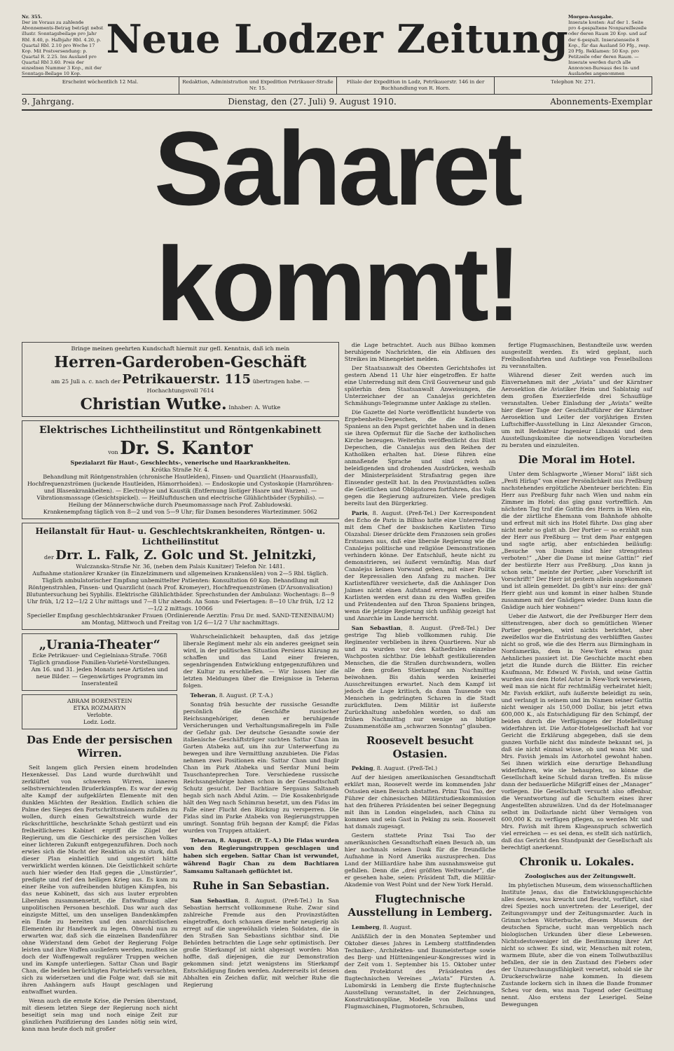Nr. 355.
Der im Voraus zu zahlende Abonnements-Betrag beträgt nebst illustr. Sonntagsbeilage pro Jahr Rbl. 8.40, p. Halbjahr Rbl. 4.20, p. Quartal Rbl. 2.10 pro Woche 17 Kop. Mit Postversendung: p. Quartal R. 2.25. Ins Ausland pro Quartal Rbl 3.60. Preis der einzelnen Nummer 3 Kop., mit der Sonntags-Beilage 10 Kop.
Neue Lodzer Zeitung
Morgen-Ausgabe.
Inserate kosten: Auf der 1. Seite pro 4-gespaltene Nonpareillezeile oder deren Raum 20 Kop. und auf der 6-gespalt. Inseratenseite 8 Kop., für das Ausland 50 Pfg., resp. 20 Pfg. Reklamen: 50 Kop. pro Petitzeile oder deren Raum. — Inserate werden durch alle Annoncen-Bureaus des In- und Auslandes angenommen
Erscheint wöchentlich 12 Mal. Redaktion, Administration und Expedition Petrikauer-Straße Nr. 15.
Filiale der Expedition in Lodz, Petrikauerstr. 146 in der Buchhandlung von R. Horn.
Telephon Nr. 271.
9. Jahrgang. Dienstag, den (27. Juli) 9. August 1910. Abonnements-Exemplar
Saharet kommt!
Bringe meinen geehrten Kundschaft hiermit zur gefl. Kenntnis, daß ich mein
Herren-Garderoben-Geschäft
am 25 Juli a. c. nach der Petrikauerstr. 115 übertragen habe. —
Hochachtungsvoll 7614
Christian Wutke. Inhaber: A. Wutke
Elektrisches Lichtheilinstitut und Röntgenkabinett
von Dr. S. Kantor
Spezialarzt für Haut-, Geschlechts-, venerische und Haarkrankheiten.
Krótka Straße Nr. 4.
Behandlung mit Röntgenstrahlen (chronische Hautleiden), Finsen- und Quarzlicht (Haarausfall), Hochfrequenzströmen (juckende Hautleiden, Hämorrhoiden). — Endoskopie und Cystoskopie (Harnröhren- und Blasenkrankheiten). — Electrolyse und Kaustik (Entfernung lästiger Haare und Warzen). — Vibrationsmassage (Gesichtspickel). — Heißluftduschen und electrische Glühlichtbäder (Syphilis). — Heilung der Männerschwäche durch Pneumomassage nach Prof. Zabludowski.
Krankenempfang täglich von 8—2 und von 5—9 Uhr; für Damen besonderes Wartezimmer. 5062
Heilanstalt für Haut- u. Geschlechtskrankheiten, Röntgen- u. Lichtheilinstitut
der Drr. L. Falk, Z. Golc und St. Jelnitzki,
Wulczanska-Straße Nr. 36, (neben dem Palais Kunitzer) Telefon Nr. 1481.
Aufnahme stationärer Kranker (in Einzelzimmern und allgemeinen Krankensälen) von 2—5 Rbl. täglich. Täglich ambulatorischer Empfang unbemittelter Patienten: Konsultation 60 Kop. Behandlung mit Röntgenstrahlen, Finsen- und Quarzlicht (nach Prof. Kromeyer), Hochfrequenzströmen (D'Arsonvalisation) Blutuntersuchung bei Syphilis. Elektrische Glühlichtbäder. Sprechstunden der Ambulanz: Wochentags: 8—9 Uhr früh, 1/2 12—1/2 2 Uhr mittags und 7—8 Uhr abends. An Sonn- und Feiertagen: 8—10 Uhr früh, 1/2 12—1/2 2 mittags. 10066
Specieller Empfang geschlechtskranker Frauen (Ordinierende Aerztin: Frau Dr. med. SAND-TENENBAUM) am Montag, Mittwoch und Freitag von 1/2 6—1/2 7 Uhr nachmittags.
„Urania-Theater“
Ecke Petrikauer- und Cegielniana-Straße. 7068
Täglich grandiose Familien-Varieté-Vorstellungen. Am 16. und 31. jeden Monats neue Artisten und neue Bilder. — Gegenwärtiges Programm im Inseratenteil
ABRAM BORENSTEIN
ETKA ROZMARYN
Verlobte.
Lodz. Lodz.
Das Ende der persischen Wirren.
Seit langem glich Persien einem brodelnden Hexenkessel. Das Land wurde durchwühlt und zerklüftet von schweren Wirren, inneren selbstvernichtenden Bruderkämpfen. Es war der ewig alte Kampf der aufgeklärten Elemente mit den dunklen Mächten der Reaktion. Endlich schien die Palme des Sieges den Fortschrittsmännern zufallen zu wollen, durch einen Gewaltstreich wurde der rückschrittliche, beschränkte Schah gestürzt und ein freiheitlicheres Kabinet ergriff die Zügel der Regierung, um die Geschicke des persischen Volkes einer lichteren Zukunft entgegenzuführen. Doch noch erwies sich die Macht der Reaktion als zu stark, daß dieser Plan einheitlich und ungestört hätte verwirklicht werden können. Die Geistlichkeit schürte auch hier wieder den Haß gegen die „Umstürzler“, predigte und rief den heiligen Krieg aus. Es kam zu einer Reihe von aufreibenden blutigen Kämpfen, bis das neue Kabinett, das sich aus lauter erprobten Liberalen zusammensetzt, die Entwaffnung aller unpolitischen Personen beschloß. Das war auch das einzigste Mittel, um den unseligen Bandenkämpfen ein Ende zu bereiten und den anarchistischen Elementen ihr Handwerk zu legen. Obwohl nun zu erwarten war, daß sich die einzelnen Bandenführer ohne Widerstand dem Gebot der Regierung Folge leisten und ihre Waffen ausliefern werden, mußten sie doch der Waffengewalt regulärer Truppen weichen und im Kampfe unterliegen. Sattar Chan und Bagir Chan, die beiden berüchtigten Parteichefs versuchten, sich zu widersetzen und die Folge war, daß sie mit ihren Anhängern aufs Haupt geschlagen und entwaffnet wurden.
Wenn auch die ernste Krise, die Persien überstand, mit diesem letzten Siege der Regierung noch nicht beseitigt sein mag und noch einige Zeit zur gänzlichen Pazifizierung des Landes nötig sein wird, kann man heute doch mit großer
Wahrscheinlichkeit behaupten, daß das jetzige liberale Regiment mehr als ein anderes geeignet sein wird, in der politischen Situation Persiens Klärung zu schaffen und das Land einer freieren, segenbringenden Entwicklung entgegenzuführen und der Kultur zu erschließen. — Wir lassen hier die letzten Meldungen über die Ereignisse in Teheran folgen.
Teheran, 8. August. (P. T.-A.)
Sonntag früh besuchte der russische Gesandte persönlich die Geschäfte russischer Reichsangehöriger, denen er beruhigende Versicherungen und Verhaltungsmaßregeln im Falle der Gefahr gab. Der deutsche Gesandte sowie der italienische Geschäftsträger suchten Sattar Chan im Garten Atabeka auf, um ihn zur Unterwerfung zu bewegen und ihre Vermittlung anzubieten. Die Fidas nehmen zwei Positionen ein: Sattar Chan und Bagir Chan im Park Atabeka und Serdar Muni beim Tauschanteprechen Tore. Verschiedene russische Reichsangehörige haben schon in der Gesandtschaft Schutz gesucht. Der Bachtiare Sergauns Saltaneh begab sich nach Abdul Azim. — Die Kosakenbrigade hält den Weg nach Schimran besetzt, um den Fidas im Falle einer Flucht den Rückzug zu versperren. Die Fidas sind im Parke Atabeka von Regierungstruppen umringt. Sonntag früh begann der Kampf; die Fidas wurden von Truppen attakiert.
Teheran, 8. August. (P. T.-A.) Die Fidas wurden von den Regierungstruppen geschlagen und haben sich ergeben. Sattar Chan ist verwundet, während Bagir Chan zu dem Bachtiaren Samsamu Saltanaeh geflüchtet ist.
Ruhe in San Sebastian.
San Sebastian, 8. August. (Preß-Tel.) In San Sebastian herrscht vollkommene Ruhe. Zwar sind zahlreiche Fremde aus den Provinzstädten eingetroffen, doch schauen diese mehr neugierig als erregt auf die ungewöhnlich vielen Soldaten, die in den Straßen San Sebastians sichtbar sind. Die Behörden betrachten die Lage sehr optimistisch. Der große Stierkampf ist nicht abgesagt worden: Man hoffte, daß diejenigen, die zur Demonstration gekommen sind: jetzt wenigstens im Stierkampf Entschädigung finden werden. Andererseits ist dessen Abhalten ein Zeichen dafür, mit welcher Ruhe die Regierung
die Lage betrachtet. Auch aus Bilbao kommen beruhigende Nachrichten, die ein Abflauen des Streikes im Minengebiet melden.
Der Staatsanwalt des Obersten Gerichtshofes ist gestern Abend 11 Uhr hier eingetroffen. Er hatte eine Unterredung mit dem Civil Gouverneur und gab späterhin dem Staatsanwalt Anweisungen, die Unterzeichner der an Canalejas gerichteten Schmähungs-Telegramme unter Anklage zu stellen.
Die Gazette del Norte veröffentlicht hunderte von Ergebenheits-Depeschen, die die Katholiken Spaniens an den Papst gerichtet haben und in denen sie ihren Opfermut für die Sache der katholischen Kirche bezeugen. Weiterhin veröffentlicht das Blatt Depeschen, die Canalejas aus den Reihen der Katholiken erhalten hat. Diese führen eine anmaßende Sprache und sind reich an beleidigenden und drohenden Ausdrücken, weshalb der Ministerpräsident Strafantrag gegen ihre Einsender gestellt hat. In den Provinzstädten sollen die Geistlichen und Obligatoren fortfahren, das Volk gegen die Regierung aufzureizen. Viele predigen bereits laut den Bürgerkrieg.
Paris, 8. August. (Preß-Tel.) Der Korrespondent des Echo de Paris in Bilbao hatte eine Unterredung mit dem Chef der baskischen Karlisten Tirso Olazabal: Dieser drückte dem Franzosen sein großes Erstaunen aus, daß eine liberale Regierung wie die Canalejas politische und religiöse Demonstrationen verhindern könne. Der Entschluß, heute nicht zu demonstrieren, sei äußerst vernünftig. Man darf Canalejas keinen Vorwand geben, mit einer Politik der Repressalien den Anfang zu machen. Der Karlistenführer versicherte, daß die Anhänger Don Jaimes nicht einen Aufstand erregen wollen. Die Karlisten werden erst dann zu den Waffen greifen und Prätendenten auf den Thron Spaniens bringen, wenn die jetzige Regierung sich unfähig gezeigt hat und Anarchie im Lande herrscht.
San Sebastian, 8. August. (Preß-Tel.) Der gestrige Tag blieb vollkommen ruhig. Die Regimenter verblieben in ihren Quartieren. Nur ab und zu wurden vor den Kathedralen einzelne Wachposten sichtbar. Die lebhaft gestikulierenden Menschen, die die Straßen durchwandern, wollen alle dem großen Stierkampf am Nachmittag beiwohnen. Bis dahin werden keinerlei Ausschreitungen erwartet. Nach dem Kampf ist jedoch die Lage kritisch, da dann Tausende von Menschen in gedrängten Scharen in die Stadt zurückfluten. Dem Militär ist äußerste Zurückhaltung anbefohlen worden, so daß am frühen Nachmittag nur wenige an blutige Zusammenstöße am „schwarzen Sonntag“ glauben.
Roosevelt besucht Ostasien.
Peking, 8. August. (Preß-Tel.)
Auf der hiesigen amerikanischen Gesandtschaft erklärt man, Roosevelt werde im kommenden Jahr Ostasien einen Besuch abstatten. Prinz Tsai Tao, der Führer der chinesischen Militärstudienkommission hat den früheren Präsidenten bei seiner Begegnung mit ihm in London eingeladen, nach China zu kommen und sein Gast in Peking zu sein. Roosevelt hat damals zugesagt.
Gestern stattete Prinz Tsai Tao der amerikanischen Gesandtschaft einen Besuch ab, um hier nochmals seinen Dank für die freundliche Aufnahme in Nord Amerika auszusprechen. Das Land der Milliardäre habe ihm ausnahmsweise gut gefallen. Denn die „drei größten Weltwunder“, die er gesehen habe, seien: Präsident Taft, die Militär-Akademie von West Point und der New York Herald.
Flugtechnische Ausstellung in Lemberg.
Lemberg, 8. August.
Anläßlich der in den Monaten September und Oktober dieses Jahres in Lemberg stattfindenden Techniker-, Architekten- und Baumeistertage sowie des Berg- und Hütteningenieur-Kongresses wird in der Zeit vom 1. September bis 15. Oktober unter dem Protektorat des Präsidenten des flugtechnischen Vereines „Aviata“ Fürsten A. Lubomirski in Lemberg die Erste flugtechnische Ausstellung veranstaltet, in der Zeichnungen, Konstruktionspläne, Modelle von Ballons und Flugmaschinen, Flugmotoren, Schrauben,
fertige Flugmaschinen, Bestandteile usw. werden ausgestellt werden. Es wird geplant, auch Freiballonfahrten und Aufstiege von Fesselballons zu veranstalten.
Während dieser Zeit werden auch im Einvernehmen mit der „Aviata“ und der Kärntner Aerosektion die Aviatiker Heim und Sablatnig auf dem großen Exerzierfelde drei Schauflüge veranstalten. Ueber Einladung der „Aviata“ weilte hier dieser Tage der Geschäftsführer der Kärntner Aerosektion und Leiter der vorjährigen Ersten Luftschiffer-Ausstellung in Linz Alexander Gracon, um mit Redakteur Ingenieur Libanski und dem Ausstellungskomitee die notwendigen Vorarbeiten zu beraten und einzuleiten.
Die Moral im Hotel.
Unter dem Schlagworte „Wiener Moral“ läßt sich „Pesti Hirlap“ von einer Persönlichkeit aus Preßburg nachstehendes ergötzliche Abenteuer berichten: Ein Herr aus Preßburg fuhr nach Wien und nahm ein Zimmer im Hotel; das ging ganz vortrefflich. Am nächsten Tag traf die Gattin des Herrn in Wien ein, die der zärtliche Ehemann vom Bahnhofe abholte und erfreut mit sich ins Hotel führte. Das ging aber nicht mehr so glatt ab. Der Portier — so erzählt nun der Herr aus Preßburg — trat dem Paar entgegen und sagte artig, aber entschieden beiläufig: „Besuche von Damen sind hier strengstens verboten!“ „Aber die Dame ist meine Gattin!“ rief der bestürzte Herr aus Preßburg. „Das kann ja schon sein,“ meinte der Portier, „aber Vorschrift ist Vorschrift!“ Der Herr ist gestern allein angekommen und ist allein gemeldet. Da gibt's nur eins: der gnä' Herr gieht aus und kommt in einer halben Stunde zusammen mit der Gnädigen wieder. Dann kann die Gnädige auch hier wohnen!“
Ueber die Antwort, die der Preßburger Herr dem sittenstrengen, aber doch so gemütlichen Wiener Portier gegeben, wird nichts berichtet, aber zweifellos war die Entrüstung des verblüfften Gastes nicht so groß, wie die des Herrn aus Birmingham in Nordamerika, dem in New-York etwas ganz Aehnliches passiert ist. Die Geschichte macht eben jetzt die Runde durch die Blätter. Ein reicher Kaufmann, Mr. Edward W. Favish, und seine Gattin wurden aus dem Hotel Astor in New-York verwiesen, weil man sie nicht für rechtmäßig verheiratet hielt; Mr. Favish erklärt, aufs äußerste beleidigt zu sein, und verlangt in seinem und im Namen seiner Gattin nicht weniger als 150,000 Dollar, bis jetzt etwa 600,000 K., als Entschädigung für den Schimpf, der beiden durch die Verfügungen der Hotelleitung widerfahren ist. Die Astor-Hotelgesellschaft hat vor Gericht die Erklärung abgegeben, daß sie dem ganzen Vorfalle nicht das mindeste bekannt sei, ja daß sie nicht einmal wisse, ob und wann Mr. und Mrs. Favish jemals im Astorhotel gewohnt haben. Sei ihnen wirklich eine derartige Behandlung widerfahren, wie sie behaupten, so könne die Gesellschaft keine Schuld daran treffen. Es müsse dann der bedauerliche Mißgriff eines der „Manager“ vorliegen. Die Gesellschaft versucht also offenbar, die Verantwortung auf die Schultern eines ihrer Angestellten abzuwälzen. Und da der Hotelmanager selbst im Dollarlande nicht über Vermögen von 600,000 K. zu verfügen pflegen, so werden Mr. und Mrs. Favish mit ihrem Klageanspruch schwerlich viel erreichen — es sei denn, es stellt sich natürlich, daß das Gericht den Standpunkt der Gesellschaft als berechtigt anerkennt.
Chronik u. Lokales.
Zoologisches aus der Zeitungswelt.
Im phyletischen Museum, dem wissenschaftlichen Institute Jenas, das die Entwicklungsgeschichte alles dessen, was kreucht und fleucht, vorführt, sind drei Spezies noch unvertreten: der Leserigel, der Zeitungsvampyr und der Zeitungsmarder. Auch in Grimm'schen Wörterbuche, diesem Museum der deutschen Sprache, sucht man vergeblich nach biologischen Urkunden über diese Lebewesen. Nichtsdestoweniger ist die Bestimmung ihrer Art nicht so schwer. Es sind, wir, Menschen mit rotem, warmem Blute, aber die von einem Tollwutbazillus befallen, der sie in den Zustand des Fiebers oder der Unzurechnungsfähigkeit versetzt, sobald sie ihr Druckerschwärze nahe kommen. In diesem Zustande lockern sich in ihnen die Bande frommer Scheu vor dem, was man Tugend oder Gesittung nennt. Also erstens der Leserigel. Seine Bewegungen